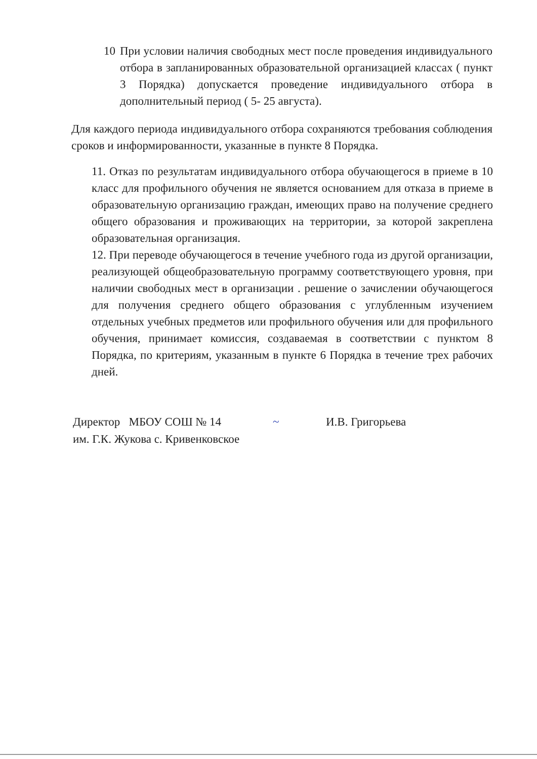10 При условии наличия свободных мест после проведения индивидуального отбора в запланированных образовательной организацией классах ( пункт 3 Порядка) допускается проведение индивидуального отбора в дополнительный период ( 5- 25 августа).
Для каждого периода индивидуального отбора сохраняются требования соблюдения сроков и информированности, указанные в пункте 8 Порядка.
11. Отказ по результатам индивидуального отбора обучающегося в приеме в 10 класс для профильного обучения не является основанием для отказа в приеме в образовательную организацию граждан, имеющих право на получение среднего общего образования и проживающих на территории, за которой закреплена образовательная организация.
12. При переводе обучающегося в течение учебного года из другой организации, реализующей общеобразовательную программу соответствующего уровня, при наличии свободных мест в организации . решение о зачислении обучающегося для получения среднего общего образования с углубленным изучением отдельных учебных предметов или профильного обучения или для профильного обучения, принимает комиссия, создаваемая в соответствии с пунктом 8 Порядка, по критериям, указанным в пункте 6 Порядка в течение трех рабочих дней.
Директор МБОУ СОШ № 14 ~ И.В. Григорьева
им. Г.К. Жукова с. Кривенковское